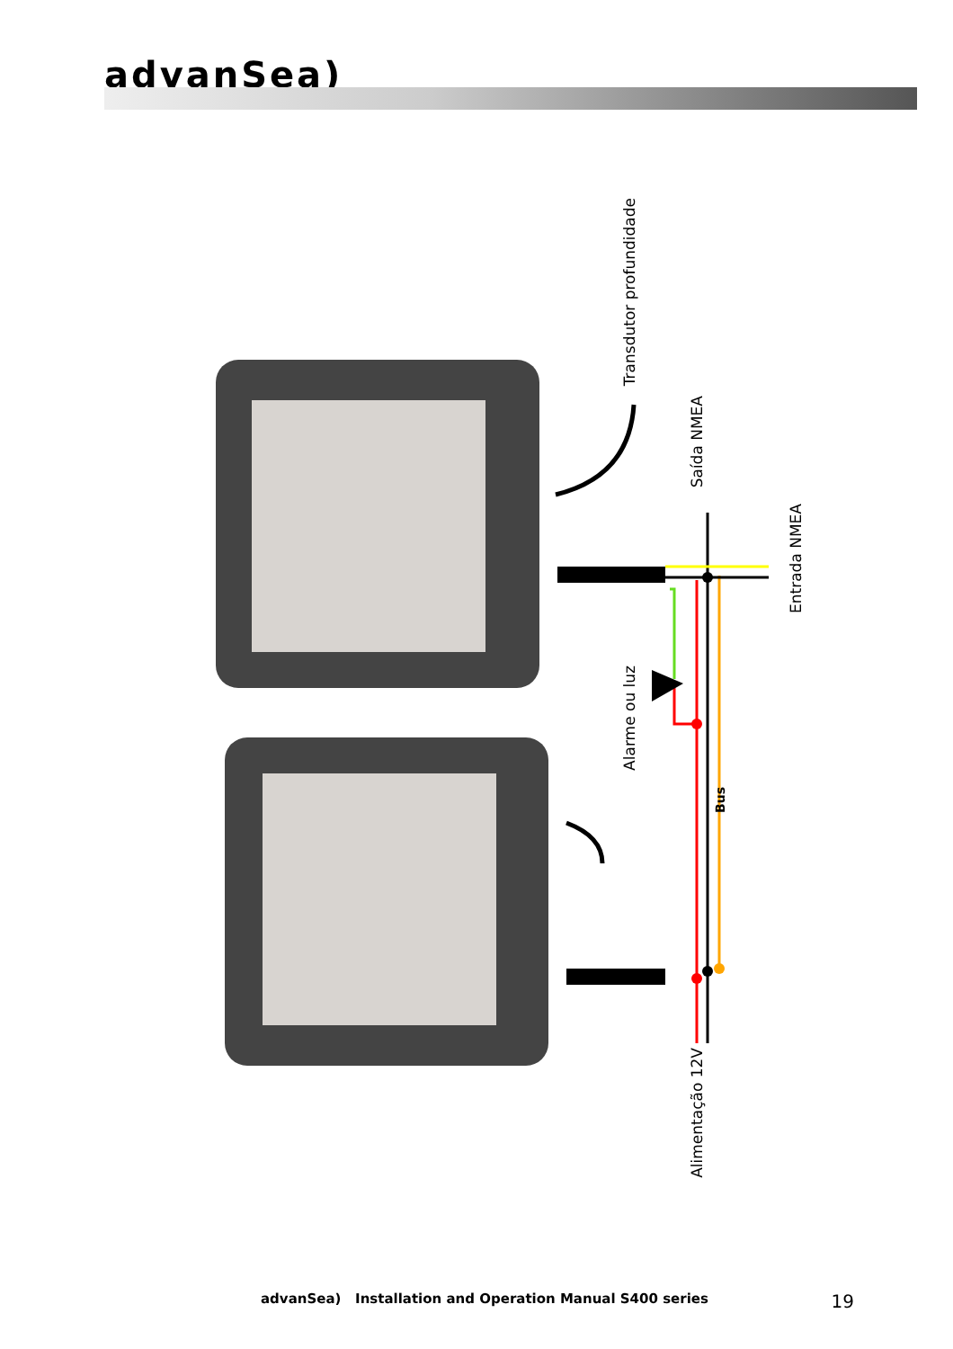advanSea)
Transdutor profundidade
Saída NMEA
Entrada NMEA
Alarme ou luz
Bus
Alimentação 12V
advanSea) Installation and Operation Manual S400 series 19